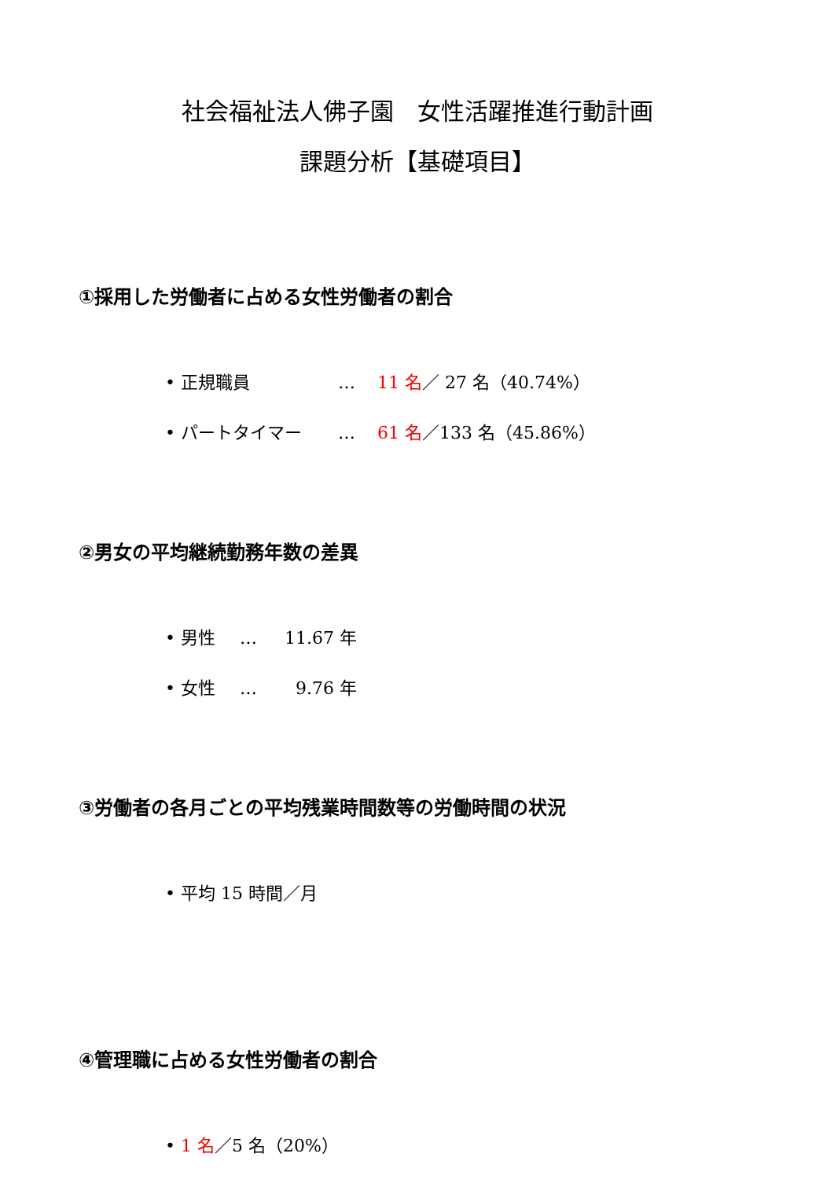社会福祉法人佛子園　女性活躍推進行動計画
課題分析【基礎項目】
①採用した労働者に占める女性労働者の割合
• 正規職員 … 11 名／ 27 名（40.74%）
• パートタイマー … 61 名／133 名（45.86%）
②男女の平均継続勤務年数の差異
• 男性 … 11.67 年
• 女性 … 9.76 年
③労働者の各月ごとの平均残業時間数等の労働時間の状況
• 平均 15 時間／月
④管理職に占める女性労働者の割合
• 1 名／5 名（20%）